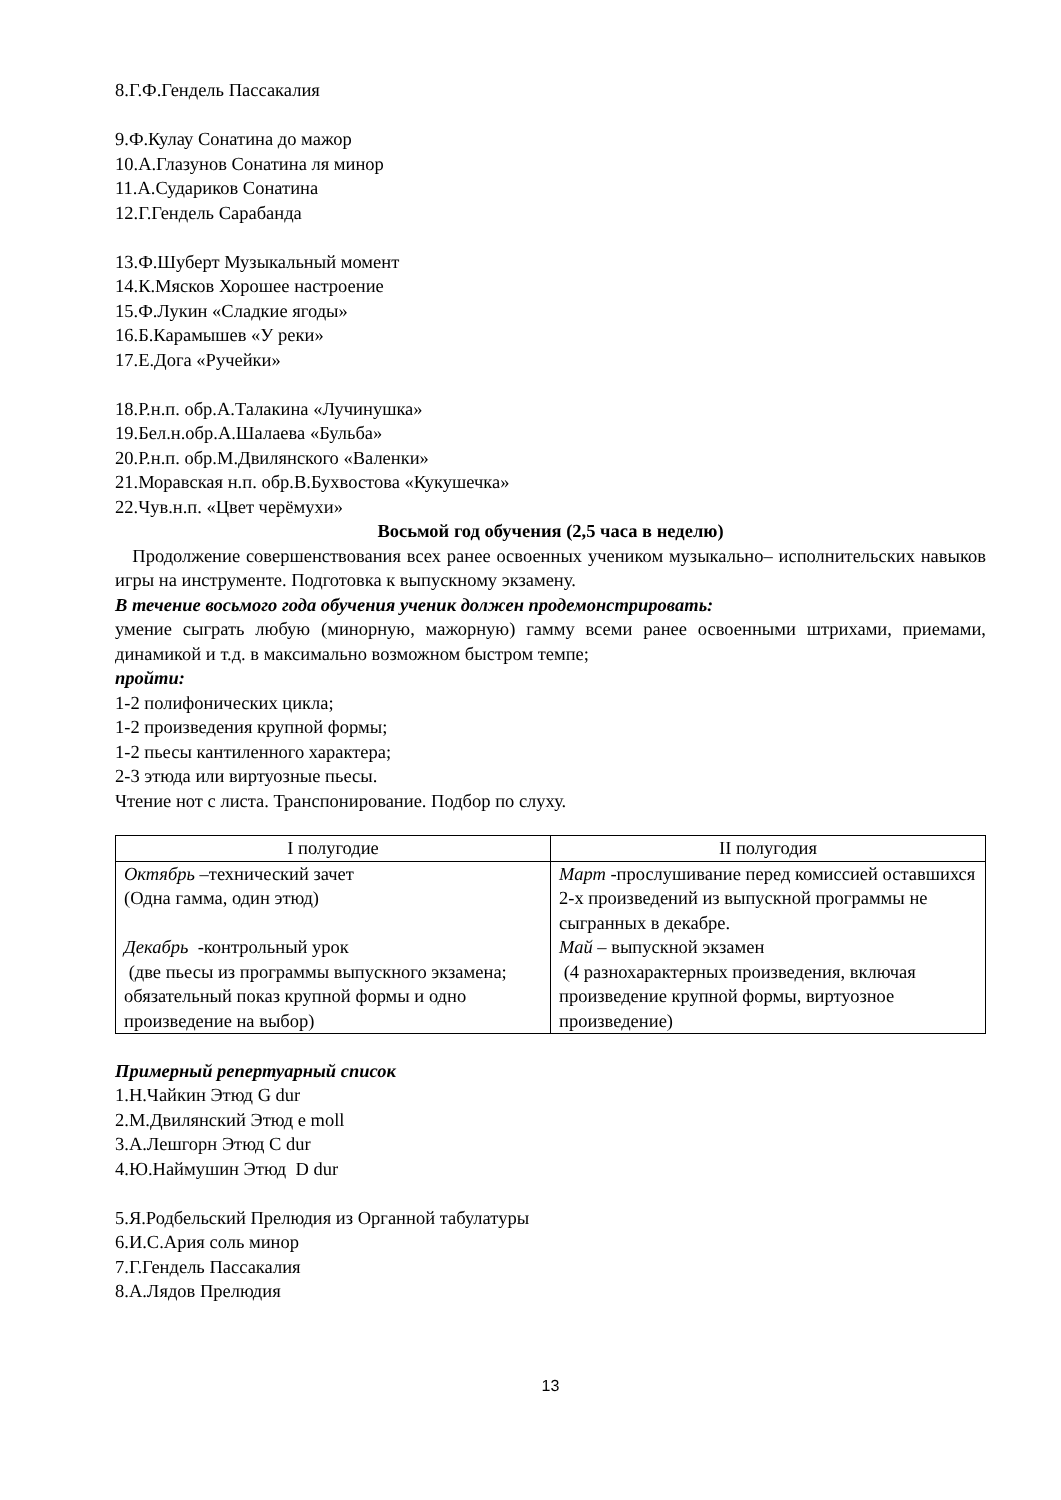8.Г.Ф.Гендель Пассакалия
9.Ф.Кулау Сонатина до мажор
10.А.Глазунов Сонатина ля минор
11.А.Судариков Сонатина
12.Г.Гендель Сарабанда
13.Ф.Шуберт Музыкальный момент
14.К.Мясков Хорошее настроение
15.Ф.Лукин «Сладкие ягоды»
16.Б.Карамышев «У реки»
17.Е.Дога «Ручейки»
18.Р.н.п. обр.А.Талакина «Лучинушка»
19.Бел.н.обр.А.Шалаева «Бульба»
20.Р.н.п. обр.М.Двилянского «Валенки»
21.Моравская н.п. обр.В.Бухвостова «Кукушечка»
22.Чув.н.п. «Цвет черёмухи»
Восьмой год обучения (2,5 часа в неделю)
Продолжение совершенствования всех ранее освоенных учеником музыкально– исполнительских навыков игры на инструменте. Подготовка к выпускному экзамену.
В течение восьмого года обучения ученик должен продемонстрировать:
умение сыграть любую (минорную, мажорную) гамму всеми ранее освоенными штрихами, приемами, динамикой и т.д. в максимально возможном быстром темпе;
пройти:
1-2 полифонических цикла;
1-2 произведения крупной формы;
1-2 пьесы кантиленного характера;
2-3 этюда или виртуозные пьесы.
Чтение нот с листа. Транспонирование. Подбор по слуху.
| I полугодие | II полугодия |
| --- | --- |
| Октябрь –технический зачет (Одна гамма, один этюд) Декабрь -контрольный урок (две пьесы из программы выпускного экзамена; обязательный показ крупной формы и одно произведение на выбор) | Март -прослушивание перед комиссией оставшихся 2-х произведений из выпускной программы не сыгранных в декабре. Май – выпускной экзамен (4 разнохарактерных произведения, включая произведение крупной формы, виртуозное произведение) |
Примерный репертуарный список
1.Н.Чайкин Этюд G dur
2.М.Двилянский Этюд e moll
3.А.Лешгорн Этюд C dur
4.Ю.Наймушин Этюд D dur
5.Я.Родбельский Прелюдия из Органной табулатуры
6.И.С.Ария соль минор
7.Г.Гендель Пассакалия
8.А.Лядов Прелюдия
13